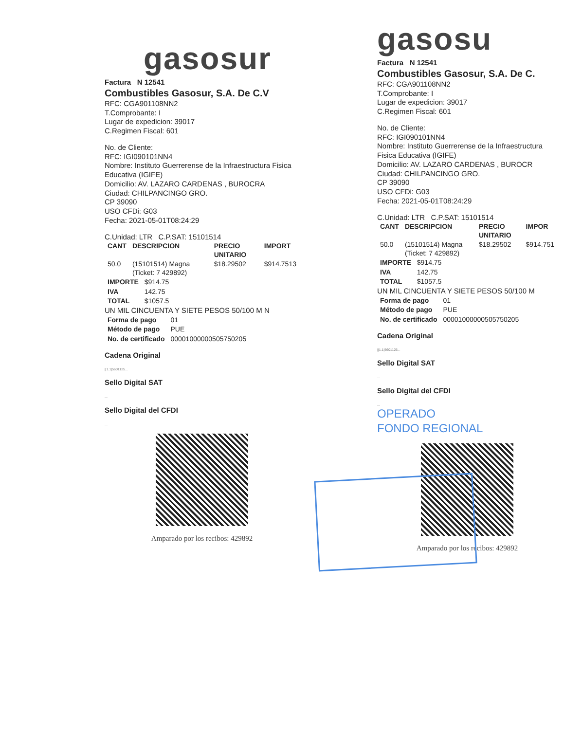gasosur
Factura N 12541
Combustibles Gasosur, S.A. De C.V
RFC: CGA901108NN2
T.Comprobante: I
Lugar de expedicion: 39017
C.Regimen Fiscal: 601
No. de Cliente:
RFC: IGI090101NN4
Nombre: Instituto Guerrerense de la Infraestructura Fisica Educativa (IGIFE)
Domicilio: AV. LAZARO CARDENAS , BUROCRA
Ciudad: CHILPANCINGO GRO.
CP 39090
USO CFDi: G03
Fecha: 2021-05-01T08:24:29
C.Unidad: LTR C.P.SAT: 15101514
| CANT | DESCRIPCION | PRECIO UNITARIO | IMPORT |
| --- | --- | --- | --- |
| 50.0 | (15101514) Magna (Ticket: 7 429892) | $18.29502 | $914.7513 |
| IMPORTE | $914.75 |
| IVA | 142.75 |
| TOTAL | $1057.5 |
UN MIL CINCUENTA Y SIETE PESOS 50/100 M N
| Forma de pago | 01 |
| Método de pago | PUE |
| No. de certificado | 00001000000505750205 |
Cadena Original
||1.1|5601125...
Sello Digital SAT
...
Sello Digital del CFDI
...
Amparado por los recibos: 429892
gasosu
Factura N 12541
Combustibles Gasosur, S.A. De C.
RFC: CGA901108NN2
T.Comprobante: I
Lugar de expedicion: 39017
C.Regimen Fiscal: 601
No. de Cliente:
RFC: IGI090101NN4
Nombre: Instituto Guerrerense de la Infraestructura Fisica Educativa (IGIFE)
Domicilio: AV. LAZARO CARDENAS , BUROCR
Ciudad: CHILPANCINGO GRO.
CP 39090
USO CFDi: G03
Fecha: 2021-05-01T08:24:29
C.Unidad: LTR C.P.SAT: 15101514
| CANT | DESCRIPCION | PRECIO UNITARIO | IMPOR |
| --- | --- | --- | --- |
| 50.0 | (15101514) Magna (Ticket: 7 429892) | $18.29502 | $914.751 |
| IMPORTE | $914.75 |
| IVA | 142.75 |
| TOTAL | $1057.5 |
UN MIL CINCUENTA Y SIETE PESOS 50/100 M
| Forma de pago | 01 |
| Método de pago | PUE |
| No. de certificado | 00001000000505750205 |
Cadena Original
||1.1|5601125...
Sello Digital SAT
...
Sello Digital del CFDI
...
OPERADO
FONDO REGIONAL
Amparado por los recibos: 429892